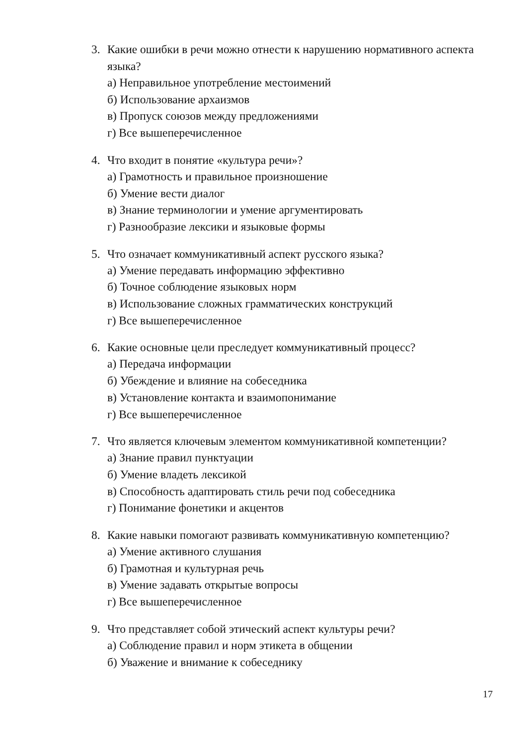3. Какие ошибки в речи можно отнести к нарушению нормативного аспекта языка?
а) Неправильное употребление местоимений
б) Использование архаизмов
в) Пропуск союзов между предложениями
г) Все вышеперечисленное
4. Что входит в понятие «культура речи»?
а) Грамотность и правильное произношение
б) Умение вести диалог
в) Знание терминологии и умение аргументировать
г) Разнообразие лексики и языковые формы
5. Что означает коммуникативный аспект русского языка?
а) Умение передавать информацию эффективно
б) Точное соблюдение языковых норм
в) Использование сложных грамматических конструкций
г) Все вышеперечисленное
6. Какие основные цели преследует коммуникативный процесс?
а) Передача информации
б) Убеждение и влияние на собеседника
в) Установление контакта и взаимопонимание
г) Все вышеперечисленное
7. Что является ключевым элементом коммуникативной компетенции?
а) Знание правил пунктуации
б) Умение владеть лексикой
в) Способность адаптировать стиль речи под собеседника
г) Понимание фонетики и акцентов
8. Какие навыки помогают развивать коммуникативную компетенцию?
а) Умение активного слушания
б) Грамотная и культурная речь
в) Умение задавать открытые вопросы
г) Все вышеперечисленное
9. Что представляет собой этический аспект культуры речи?
а) Соблюдение правил и норм этикета в общении
б) Уважение и внимание к собеседнику
17